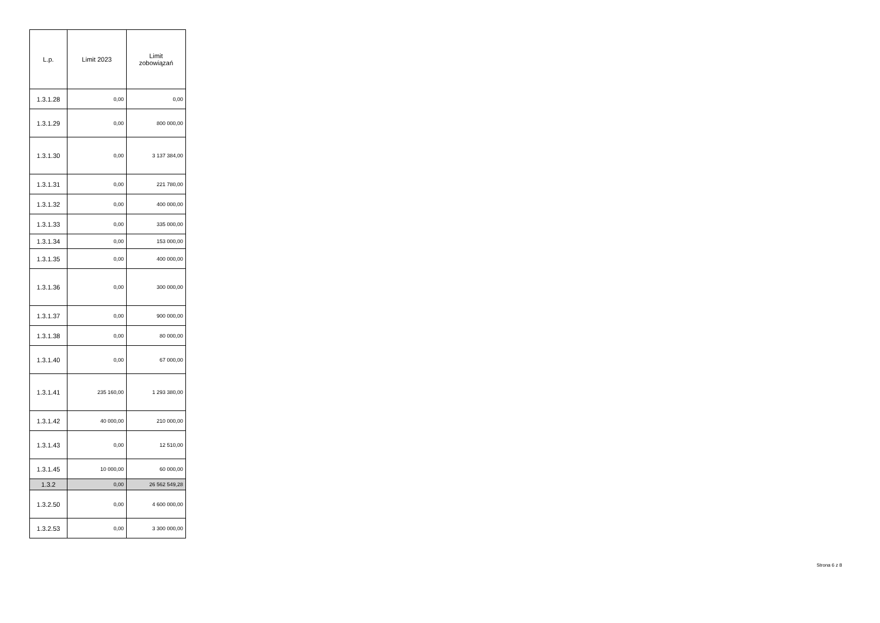| L.p. | Limit 2023 | Limit zobowiązań |
| --- | --- | --- |
| 1.3.1.28 | 0,00 | 0,00 |
| 1.3.1.29 | 0,00 | 800 000,00 |
| 1.3.1.30 | 0,00 | 3 137 384,00 |
| 1.3.1.31 | 0,00 | 221 780,00 |
| 1.3.1.32 | 0,00 | 400 000,00 |
| 1.3.1.33 | 0,00 | 335 000,00 |
| 1.3.1.34 | 0,00 | 153 000,00 |
| 1.3.1.35 | 0,00 | 400 000,00 |
| 1.3.1.36 | 0,00 | 300 000,00 |
| 1.3.1.37 | 0,00 | 900 000,00 |
| 1.3.1.38 | 0,00 | 80 000,00 |
| 1.3.1.40 | 0,00 | 67 000,00 |
| 1.3.1.41 | 235 160,00 | 1 293 380,00 |
| 1.3.1.42 | 40 000,00 | 210 000,00 |
| 1.3.1.43 | 0,00 | 12 510,00 |
| 1.3.1.45 | 10 000,00 | 60 000,00 |
| 1.3.2 | 0,00 | 26 562 549,28 |
| 1.3.2.50 | 0,00 | 4 600 000,00 |
| 1.3.2.53 | 0,00 | 3 300 000,00 |
Strona 6 z 8